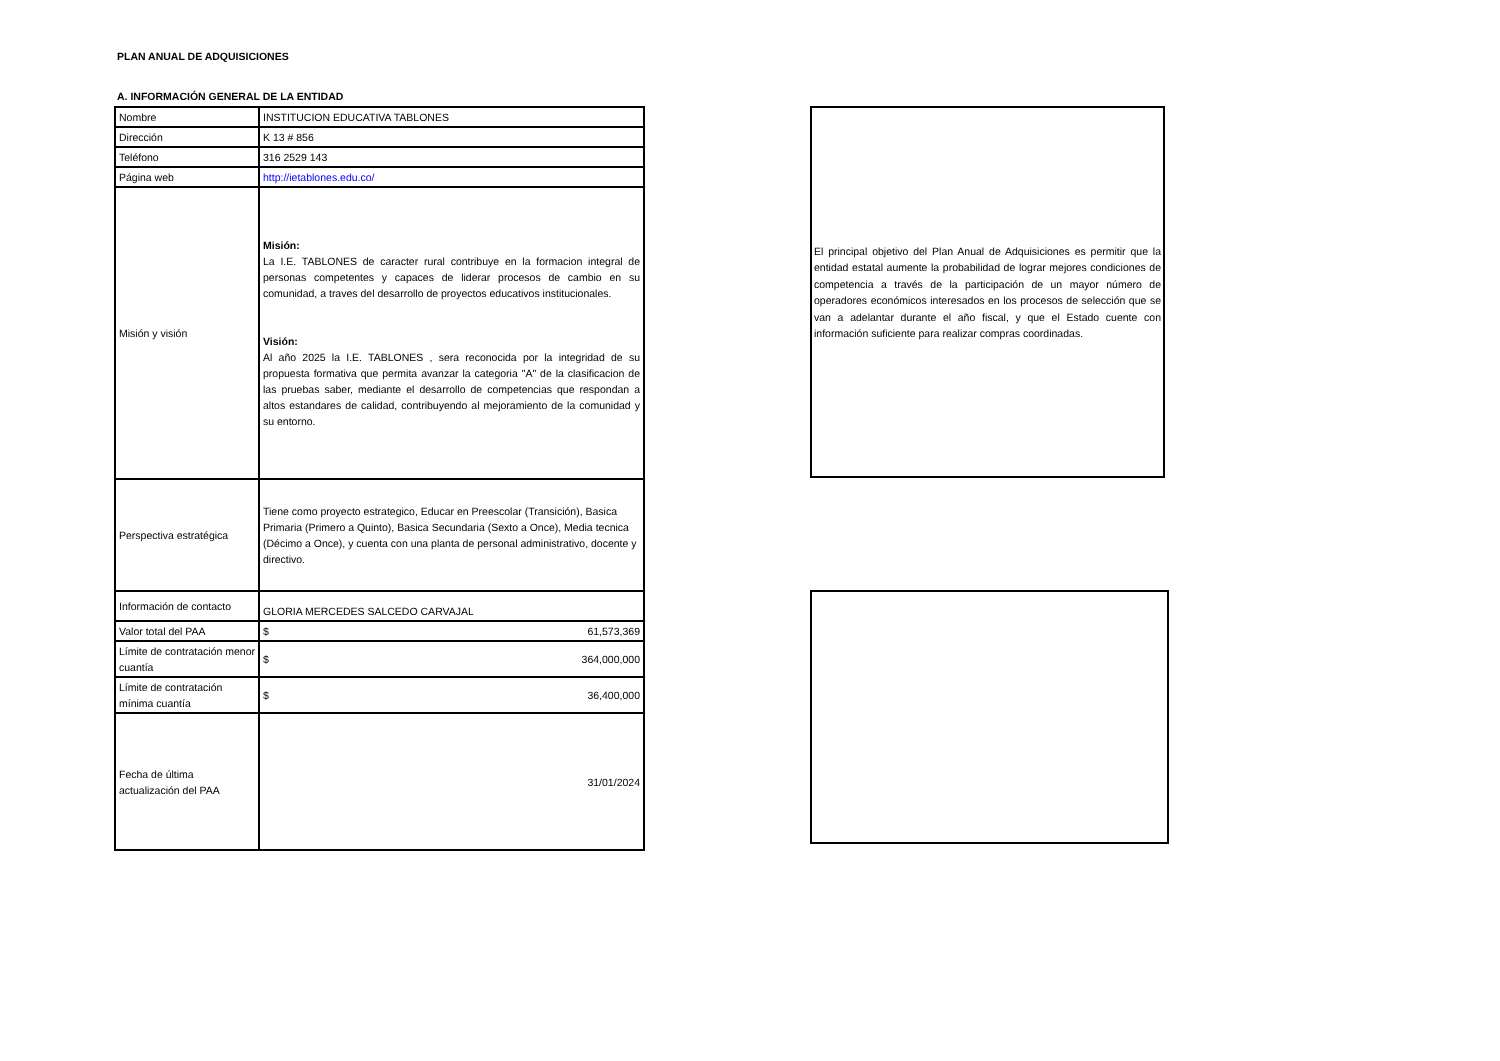PLAN ANUAL DE ADQUISICIONES
A. INFORMACIÓN GENERAL DE LA ENTIDAD
| Nombre | INSTITUCION EDUCATIVA TABLONES |
| Dirección | K 13 # 856 |
| Teléfono | 316 2529 143 |
| Página web | http://ietablones.edu.co/ |
| Misión y visión | Misión: La I.E. TABLONES de caracter rural contribuye en la formacion integral de personas competentes y capaces de liderar procesos de cambio en su comunidad, a traves del desarrollo de proyectos educativos institucionales. Visión: Al año 2025 la I.E. TABLONES , sera reconocida por la integridad de su propuesta formativa que permita avanzar la categoria "A" de la clasificacion de las pruebas saber, mediante el desarrollo de competencias que respondan a altos estandares de calidad, contribuyendo al mejoramiento de la comunidad y su entorno. |
| Perspectiva estratégica | Tiene como proyecto estrategico, Educar en Preescolar (Transición), Basica Primaria (Primero a Quinto), Basica Secundaria (Sexto a Once), Media tecnica (Décimo a Once), y cuenta con una planta de personal administrativo, docente y directivo. |
| Información de contacto | GLORIA MERCEDES SALCEDO CARVAJAL |
| Valor total del PAA | $ 61,573,369 |
| Límite de contratación menor cuantía | $ 364,000,000 |
| Límite de contratación mínima cuantía | $ 36,400,000 |
| Fecha de última actualización del PAA | 31/01/2024 |
El principal objetivo del Plan Anual de Adquisiciones es permitir que la entidad estatal aumente la probabilidad de lograr mejores condiciones de competencia a través de la participación de un mayor número de operadores económicos interesados en los procesos de selección que se van a adelantar durante el año fiscal, y que el Estado cuente con información suficiente para realizar compras coordinadas.